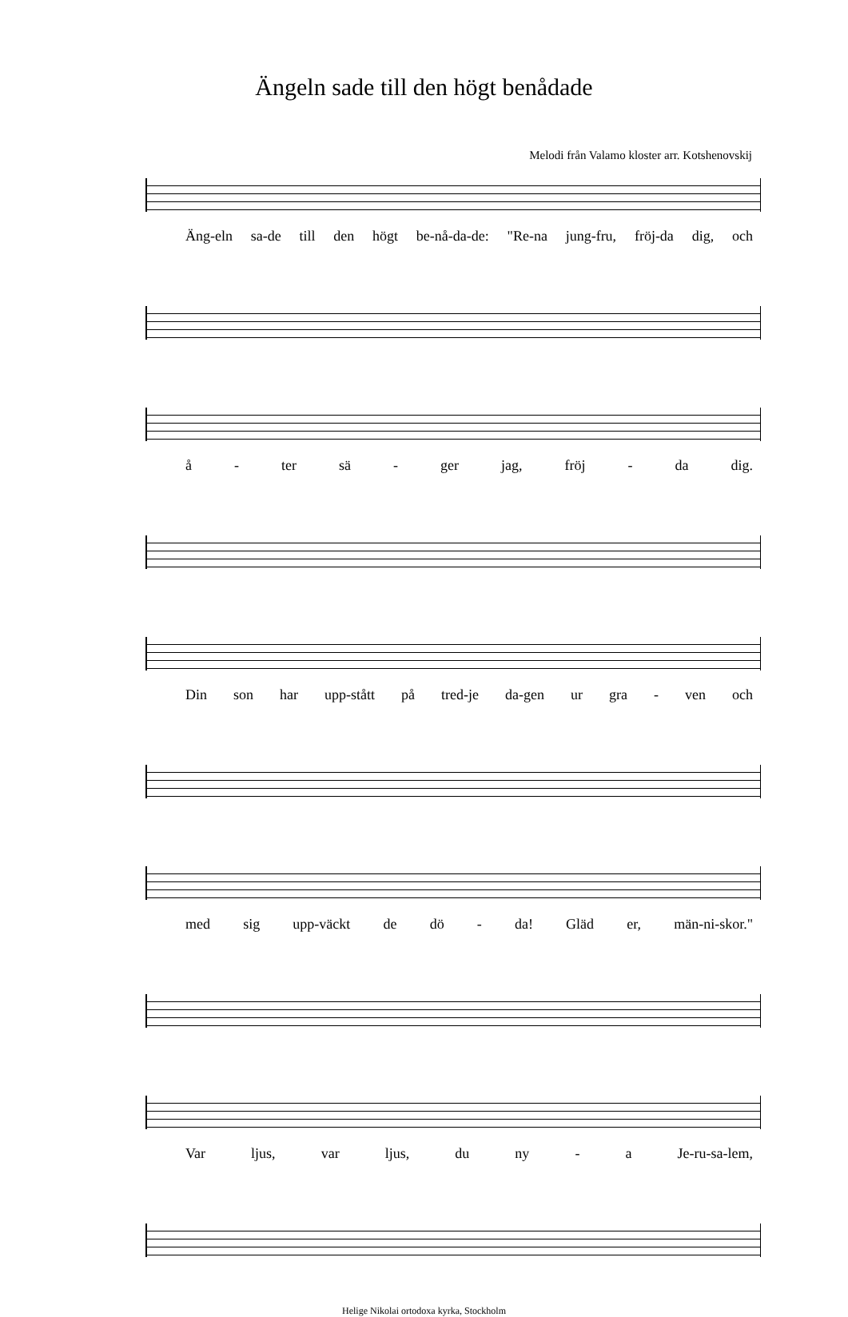Ängeln sade till den högt benådade
Melodi från Valamo kloster arr. Kotshenovskij
Äng-eln sa-de till den högt be-nå-da-de: "Re-na jung-fru, fröj-da dig, och
å - ter sä - ger jag, fröj - da dig.
Din son har upp-stått på tred-je da-gen ur gra - ven och
med sig upp-väckt de dö - da! Gläd er, män-ni-skor."
Var ljus, var ljus, du ny - a Je-ru-sa-lem,
Helige Nikolai ortodoxa kyrka, Stockholm